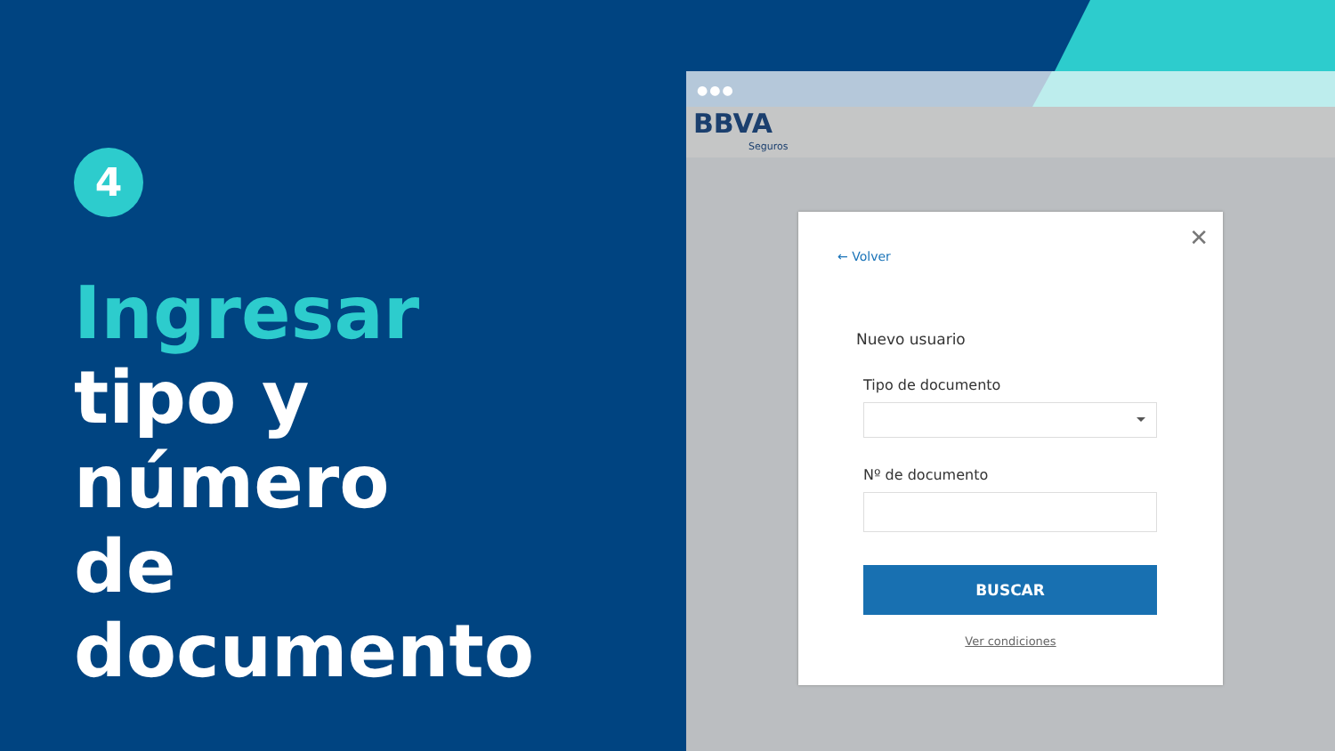4
Ingresar
tipo y número
de documento
●●●
BBVA
Seguros
✕
← Volver
Nuevo usuario
Tipo de documento
Nº de documento
BUSCAR
Ver condiciones